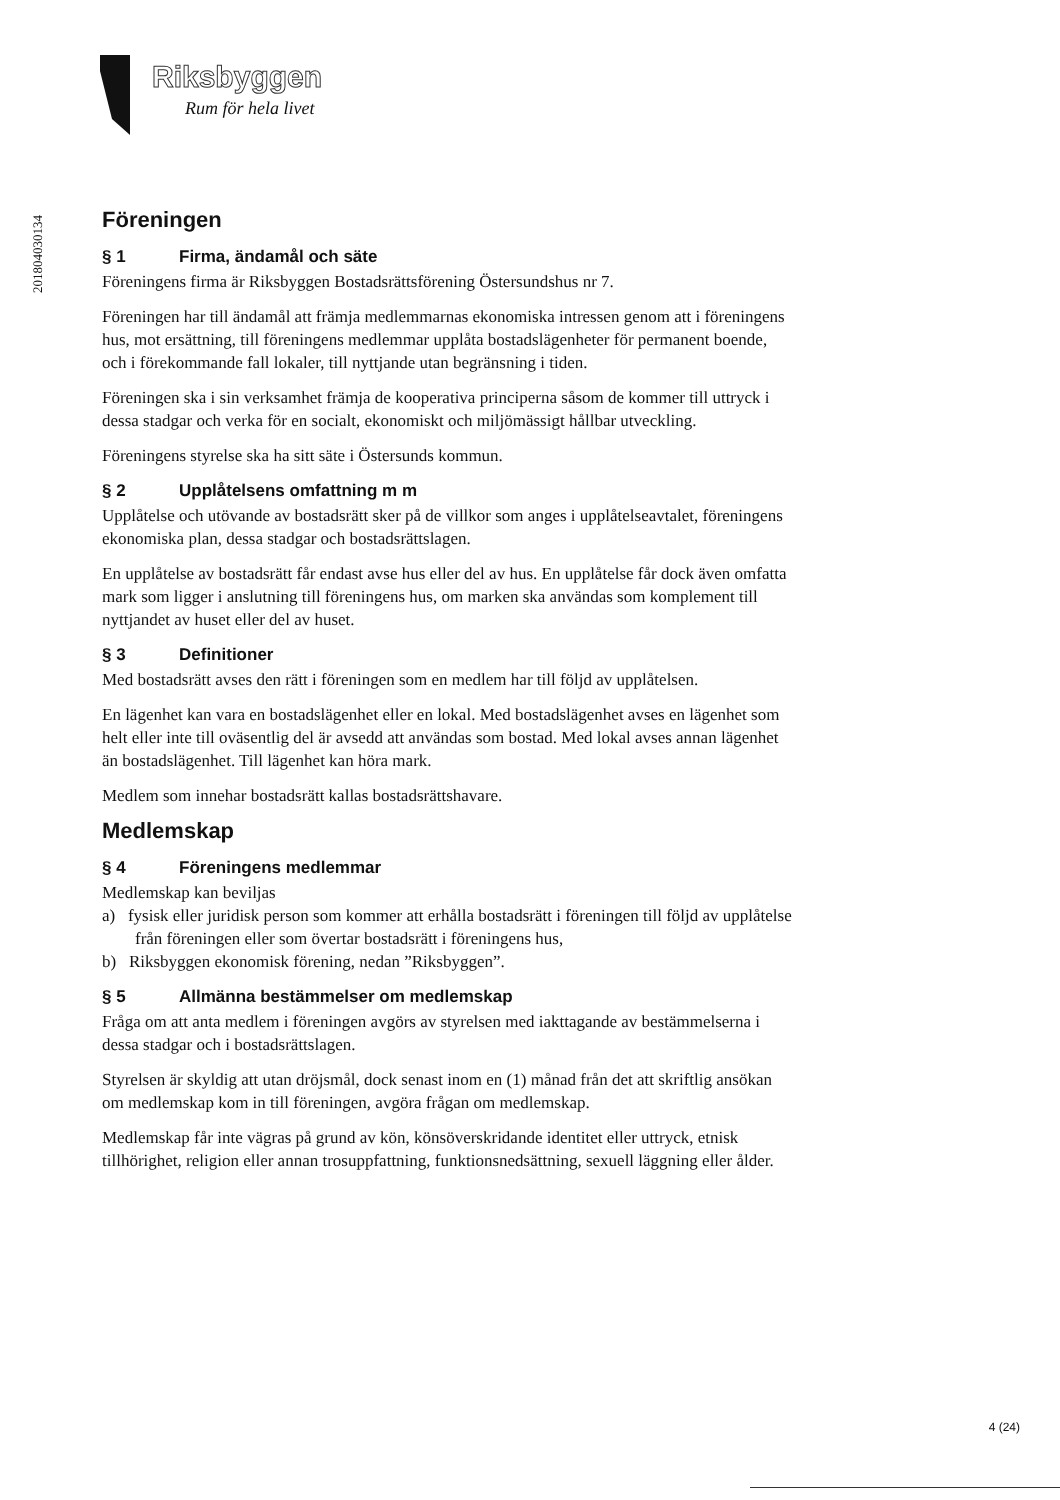Riksbyggen
Rum för hela livet
201804030134
Föreningen
§ 1 Firma, ändamål och säte
Föreningens firma är Riksbyggen Bostadsrättsförening Östersundshus nr 7.
Föreningen har till ändamål att främja medlemmarnas ekonomiska intressen genom att i föreningens hus, mot ersättning, till föreningens medlemmar upplåta bostadslägenheter för permanent boende, och i förekommande fall lokaler, till nyttjande utan begränsning i tiden.
Föreningen ska i sin verksamhet främja de kooperativa principerna såsom de kommer till uttryck i dessa stadgar och verka för en socialt, ekonomiskt och miljömässigt hållbar utveckling.
Föreningens styrelse ska ha sitt säte i Östersunds kommun.
§ 2 Upplåtelsens omfattning m m
Upplåtelse och utövande av bostadsrätt sker på de villkor som anges i upplåtelseavtalet, föreningens ekonomiska plan, dessa stadgar och bostadsrättslagen.
En upplåtelse av bostadsrätt får endast avse hus eller del av hus. En upplåtelse får dock även omfatta mark som ligger i anslutning till föreningens hus, om marken ska användas som komplement till nyttjandet av huset eller del av huset.
§ 3 Definitioner
Med bostadsrätt avses den rätt i föreningen som en medlem har till följd av upplåtelsen.
En lägenhet kan vara en bostadslägenhet eller en lokal. Med bostadslägenhet avses en lägenhet som helt eller inte till oväsentlig del är avsedd att användas som bostad. Med lokal avses annan lägenhet än bostadslägenhet. Till lägenhet kan höra mark.
Medlem som innehar bostadsrätt kallas bostadsrättshavare.
Medlemskap
§ 4 Föreningens medlemmar
Medlemskap kan beviljas
a) fysisk eller juridisk person som kommer att erhålla bostadsrätt i föreningen till följd av upplåtelse från föreningen eller som övertar bostadsrätt i föreningens hus,
b) Riksbyggen ekonomisk förening, nedan ”Riksbyggen”.
§ 5 Allmänna bestämmelser om medlemskap
Fråga om att anta medlem i föreningen avgörs av styrelsen med iakttagande av bestämmelserna i dessa stadgar och i bostadsrättslagen.
Styrelsen är skyldig att utan dröjsmål, dock senast inom en (1) månad från det att skriftlig ansökan om medlemskap kom in till föreningen, avgöra frågan om medlemskap.
Medlemskap får inte vägras på grund av kön, könsöverskridande identitet eller uttryck, etnisk tillhörighet, religion eller annan trosuppfattning, funktionsnedsättning, sexuell läggning eller ålder.
4 (24)